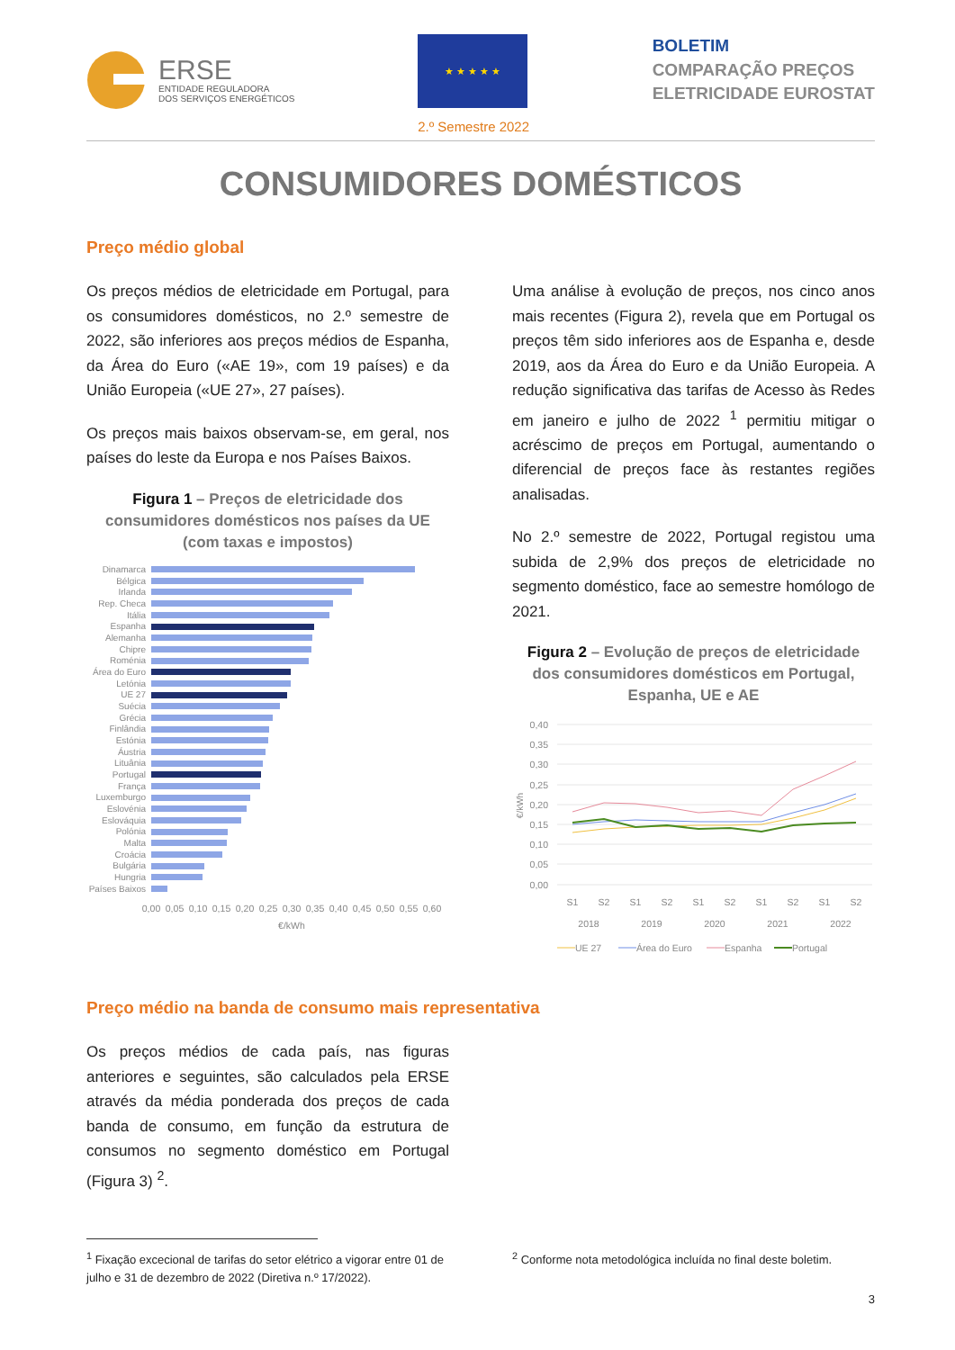ERSE
ENTIDADE REGULADORA
DOS SERVIÇOS ENERGÉTICOS
★ ★ ★ ★ ★
2.º Semestre 2022
BOLETIM
COMPARAÇÃO PREÇOS
ELETRICIDADE EUROSTAT
CONSUMIDORES DOMÉSTICOS
Preço médio global
Os preços médios de eletricidade em Portugal, para os consumidores domésticos, no 2.º semestre de 2022, são inferiores aos preços médios de Espanha, da Área do Euro («AE 19», com 19 países) e da União Europeia («UE 27», 27 países).
Os preços mais baixos observam-se, em geral, nos países do leste da Europa e nos Países Baixos.
Figura 1 – Preços de eletricidade dos consumidores domésticos nos países da UE (com taxas e impostos)
Dinamarca
Bélgica
Irlanda
Rep. Checa
Itália
Espanha
Alemanha
Chipre
Roménia
Área do Euro
Letónia
UE 27
Suécia
Grécia
Finlândia
Estónia
Áustria
Lituânia
Portugal
França
Luxemburgo
Eslovénia
Eslováquia
Polónia
Malta
Croácia
Bulgária
Hungria
Países Baixos
0,00
0,05
0,10
0,15
0,20
0,25
0,30
0,35
0,40
0,45
0,50
0,55
0,60
€/kWh
Uma análise à evolução de preços, nos cinco anos mais recentes (Figura 2), revela que em Portugal os preços têm sido inferiores aos de Espanha e, desde 2019, aos da Área do Euro e da União Europeia. A redução significativa das tarifas de Acesso às Redes em janeiro e julho de 2022 <sup>1</sup> permitiu mitigar o acréscimo de preços em Portugal, aumentando o diferencial de preços face às restantes regiões analisadas.
No 2.º semestre de 2022, Portugal registou uma subida de 2,9% dos preços de eletricidade no segmento doméstico, face ao semestre homólogo de 2021.
Figura 2 – Evolução de preços de eletricidade dos consumidores domésticos em Portugal, Espanha, UE e AE
0,40
0,35
0,30
0,25
0,20
0,15
0,10
0,05
0,00
€/kWh
S1
S2
S1
S2
S1
S2
S1
S2
S1
S2
2018
2019
2020
2021
2022
UE 27
Área do Euro
Espanha
Portugal
Preço médio na banda de consumo mais representativa
Os preços médios de cada país, nas figuras anteriores e seguintes, são calculados pela ERSE através da média ponderada dos preços de cada banda de consumo, em função da estrutura de consumos no segmento doméstico em Portugal (Figura 3) <sup>2</sup>.
<sup>1</sup> Fixação excecional de tarifas do setor elétrico a vigorar entre 01 de julho e 31 de dezembro de 2022 (Diretiva n.º 17/2022).
<sup>2</sup> Conforme nota metodológica incluída no final deste boletim.
3